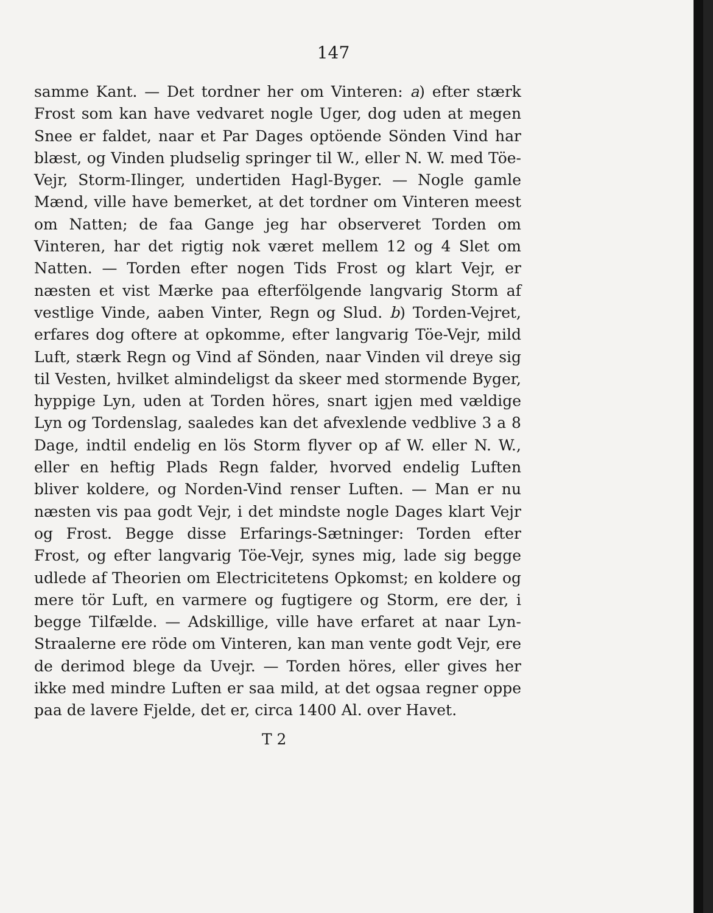147
samme Kant. — Det tordner her om Vinteren: a) efter stærk Frost som kan have vedvaret nogle Uger, dog uden at megen Snee er faldet, naar et Par Dages optöende Sönden Vind har blæst, og Vinden pludselig springer til W., eller N. W. med Töe-Vejr, Storm-Ilinger, undertiden Hagl-Byger. — Nogle gamle Mænd, ville have bemerket, at det tordner om Vinteren meest om Natten; de faa Gange jeg har observeret Torden om Vinteren, har det rigtig nok været mellem 12 og 4 Slet om Natten. — Torden efter nogen Tids Frost og klart Vejr, er næsten et vist Mærke paa efterfölgende langvarig Storm af vestlige Vinde, aaben Vinter, Regn og Slud. b) Torden-Vejret, erfares dog oftere at opkomme, efter langvarig Töe-Vejr, mild Luft, stærk Regn og Vind af Sönden, naar Vinden vil dreye sig til Vesten, hvilket almindeligst da skeer med stormende Byger, hyppige Lyn, uden at Torden höres, snart igjen med vældige Lyn og Tordenslag, saaledes kan det afvexlende vedblive 3 a 8 Dage, indtil endelig en lös Storm flyver op af W. eller N. W., eller en heftig Plads Regn falder, hvorved endelig Luften bliver koldere, og Norden-Vind renser Luften. — Man er nu næsten vis paa godt Vejr, i det mindste nogle Dages klart Vejr og Frost. Begge disse Erfarings-Sætninger: Torden efter Frost, og efter langvarig Töe-Vejr, synes mig, lade sig begge udlede af Theorien om Electricitetens Opkomst; en koldere og mere tör Luft, en varmere og fugtigere og Storm, ere der, i begge Tilfælde. — Adskillige, ville have erfaret at naar Lyn-Straalerne ere röde om Vinteren, kan man vente godt Vejr, ere de derimod blege da Uvejr. — Torden höres, eller gives her ikke med mindre Luften er saa mild, at det ogsaa regner oppe paa de lavere Fjelde, det er, circa 1400 Al. over Havet.
T 2